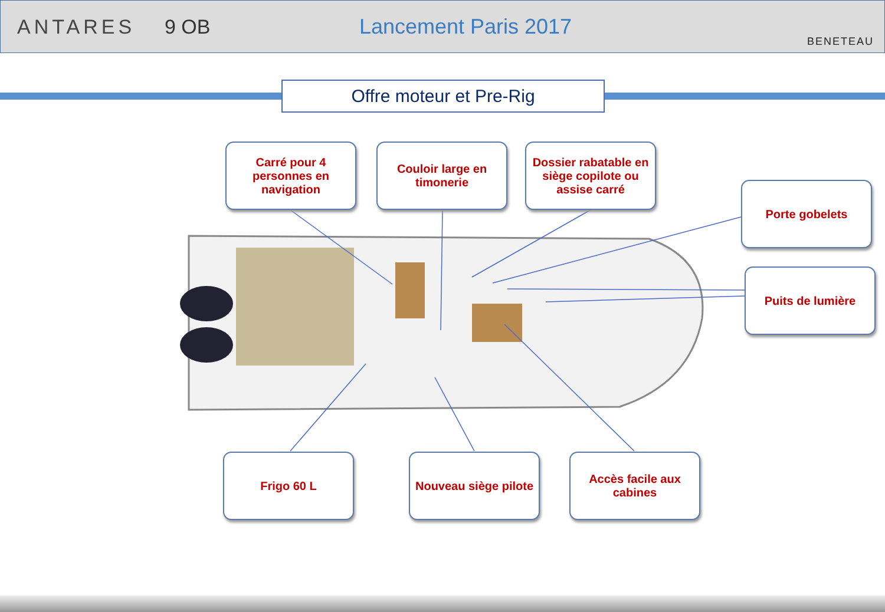ANTARES 9 OB Lancement Paris 2017
BENETEAU
Offre moteur et Pre-Rig
Carré pour 4 personnes en navigation
Couloir large en timonerie
Dossier rabatable en siège copilote ou assise carré
Porte gobelets
Puits de lumière
Frigo 60 L
Nouveau siège pilote
Accès facile aux cabines